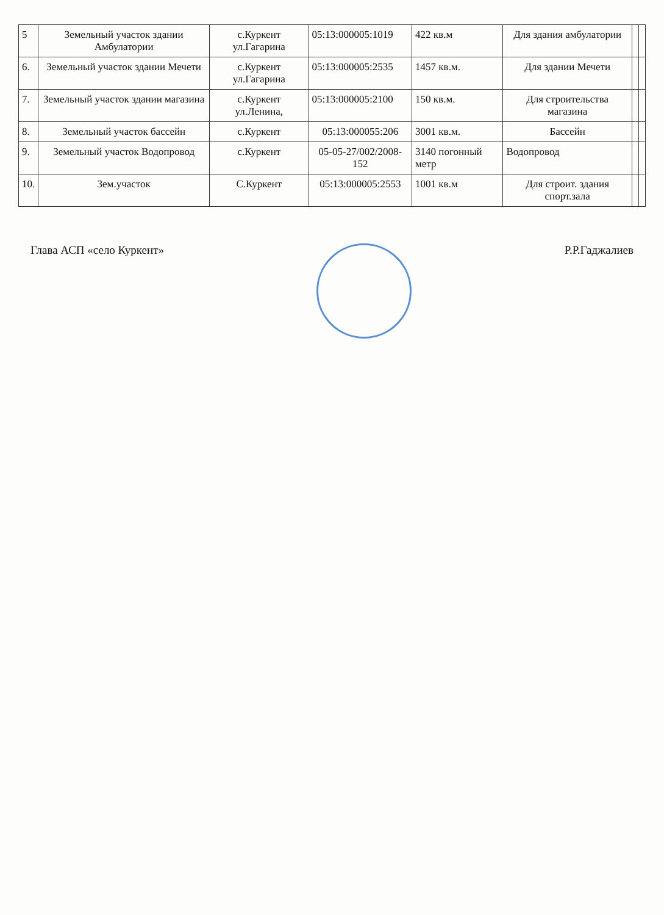| 5 | Земельный участок здании Амбулатории | с.Куркент ул.Гагарина | 05:13:000005:1019 | 422 кв.м | Для здания амбулатории | | |
| 6. | Земельный участок здании Мечети | с.Куркент ул.Гагарина | 05:13:000005:2535 | 1457 кв.м. | Для здании Мечети | | |
| 7. | Земельный участок здании магазина | с.Куркент ул.Ленина, | 05:13:000005:2100 | 150 кв.м. | Для строительства магазина | | |
| 8. | Земельный участок бассейн | с.Куркент | 05:13:000055:206 | 3001 кв.м. | Бассейн | | |
| 9. | Земельный участок Водопровод | с.Куркент | 05-05-27/002/2008-152 | 3140 погонный метр | Водопровод | | |
| 10. | Зем.участок | С.Куркент | 05:13:000005:2553 | 1001 кв.м | Для строит. здания спорт.зала | | |
Глава АСП «село Куркент» Р.Р.Гаджалиев